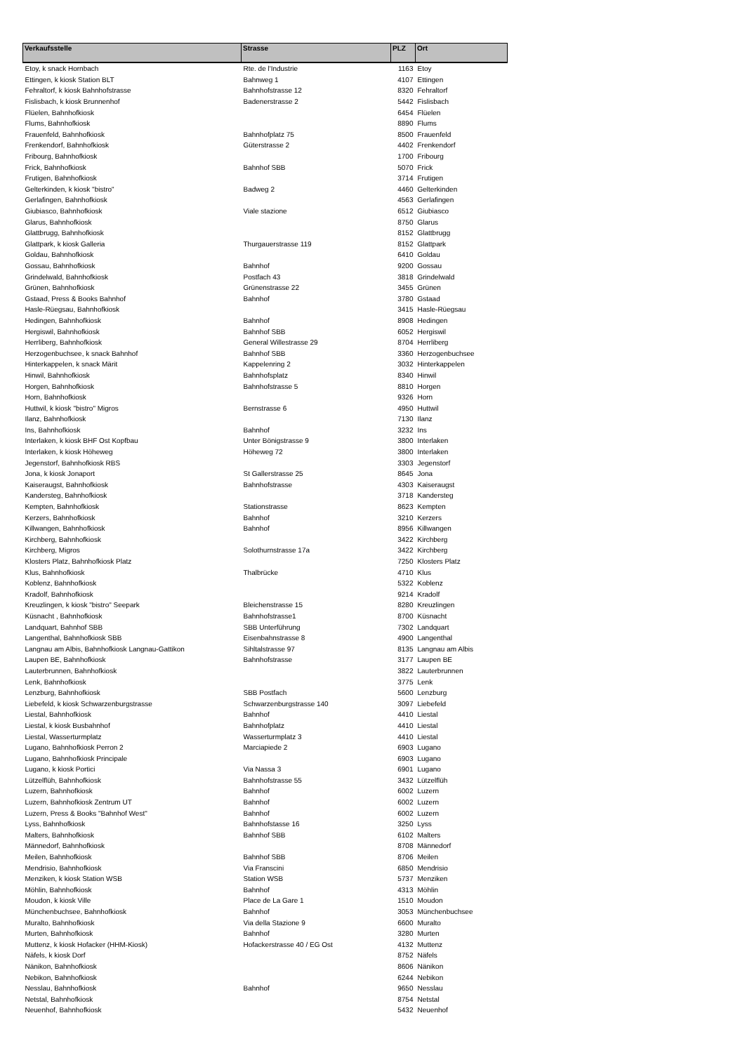| Verkaufsstelle | Strasse | PLZ | Ort |
| --- | --- | --- | --- |
| Etoy, k snack Hornbach | Rte. de l'Industrie | 1163 | Etoy |
| Ettingen, k kiosk Station BLT | Bahnweg 1 | 4107 | Ettingen |
| Fehraltorf, k kiosk Bahnhofstrasse | Bahnhofstrasse 12 | 8320 | Fehraltorf |
| Fislisbach, k kiosk Brunnenhof | Badenerstrasse 2 | 5442 | Fislisbach |
| Flüelen, Bahnhofkiosk | | 6454 | Flüelen |
| Flums, Bahnhofkiosk | | 8890 | Flums |
| Frauenfeld, Bahnhofkiosk | Bahnhofplatz 75 | 8500 | Frauenfeld |
| Frenkendorf, Bahnhofkiosk | Güterstrasse 2 | 4402 | Frenkendorf |
| Fribourg, Bahnhofkiosk | | 1700 | Fribourg |
| Frick, Bahnhofkiosk | Bahnhof SBB | 5070 | Frick |
| Frutigen, Bahnhofkiosk | | 3714 | Frutigen |
| Gelterkinden, k kiosk "bistro" | Badweg 2 | 4460 | Gelterkinden |
| Gerlafingen, Bahnhofkiosk | | 4563 | Gerlafingen |
| Giubiasco, Bahnhofkiosk | Viale stazione | 6512 | Giubiasco |
| Glarus, Bahnhofkiosk | | 8750 | Glarus |
| Glattbrugg, Bahnhofkiosk | | 8152 | Glattbrugg |
| Glattpark, k kiosk Galleria | Thurgauerstrasse 119 | 8152 | Glattpark |
| Goldau, Bahnhofkiosk | | 6410 | Goldau |
| Gossau, Bahnhofkiosk | Bahnhof | 9200 | Gossau |
| Grindelwald, Bahnhofkiosk | Postfach 43 | 3818 | Grindelwald |
| Grünen, Bahnhofkiosk | Grünenstrasse 22 | 3455 | Grünen |
| Gstaad, Press & Books Bahnhof | Bahnhof | 3780 | Gstaad |
| Hasle-Rüegsau, Bahnhofkiosk | | 3415 | Hasle-Rüegsau |
| Hedingen, Bahnhofkiosk | Bahnhof | 8908 | Hedingen |
| Hergiswil, Bahnhofkiosk | Bahnhof SBB | 6052 | Hergiswil |
| Herrliberg, Bahnhofkiosk | General Willestrasse 29 | 8704 | Herrliberg |
| Herzogenbuchsee, k snack Bahnhof | Bahnhof SBB | 3360 | Herzogenbuchsee |
| Hinterkappelen, k snack Märit | Kappelenring 2 | 3032 | Hinterkappelen |
| Hinwil, Bahnhofkiosk | Bahnhofsplatz | 8340 | Hinwil |
| Horgen, Bahnhofkiosk | Bahnhofstrasse 5 | 8810 | Horgen |
| Horn, Bahnhofkiosk | | 9326 | Horn |
| Huttwil, k kiosk "bistro" Migros | Bernstrasse 6 | 4950 | Huttwil |
| Ilanz, Bahnhofkiosk | | 7130 | Ilanz |
| Ins, Bahnhofkiosk | Bahnhof | 3232 | Ins |
| Interlaken, k kiosk BHF Ost Kopfbau | Unter Bönigstrasse 9 | 3800 | Interlaken |
| Interlaken, k kiosk Höheweg | Höheweg 72 | 3800 | Interlaken |
| Jegenstorf, Bahnhofkiosk RBS | | 3303 | Jegenstorf |
| Jona, k kiosk Jonaport | St Gallerstrasse 25 | 8645 | Jona |
| Kaiseraugst, Bahnhofkiosk | Bahnhofstrasse | 4303 | Kaiseraugst |
| Kandersteg, Bahnhofkiosk | | 3718 | Kandersteg |
| Kempten, Bahnhofkiosk | Stationstrasse | 8623 | Kempten |
| Kerzers, Bahnhofkiosk | Bahnhof | 3210 | Kerzers |
| Killwangen, Bahnhofkiosk | Bahnhof | 8956 | Killwangen |
| Kirchberg, Bahnhofkiosk | | 3422 | Kirchberg |
| Kirchberg, Migros | Solothurnstrasse 17a | 3422 | Kirchberg |
| Klosters Platz, Bahnhofkiosk Platz | | 7250 | Klosters Platz |
| Klus, Bahnhofkiosk | Thalbrücke | 4710 | Klus |
| Koblenz, Bahnhofkiosk | | 5322 | Koblenz |
| Kradolf, Bahnhofkiosk | | 9214 | Kradolf |
| Kreuzlingen, k kiosk "bistro" Seepark | Bleichenstrasse 15 | 8280 | Kreuzlingen |
| Küsnacht , Bahnhofkiosk | Bahnhofstrasse1 | 8700 | Küsnacht |
| Landquart, Bahnhof SBB | SBB Unterführung | 7302 | Landquart |
| Langenthal, Bahnhofkiosk SBB | Eisenbahnstrasse 8 | 4900 | Langenthal |
| Langnau am Albis, Bahnhofkiosk Langnau-Gattikon | Sihltalstrasse 97 | 8135 | Langnau am Albis |
| Laupen BE, Bahnhofkiosk | Bahnhofstrasse | 3177 | Laupen BE |
| Lauterbrunnen, Bahnhofkiosk | | 3822 | Lauterbrunnen |
| Lenk, Bahnhofkiosk | | 3775 | Lenk |
| Lenzburg, Bahnhofkiosk | SBB Postfach | 5600 | Lenzburg |
| Liebefeld, k kiosk Schwarzenburgstrasse | Schwarzenburgstrasse 140 | 3097 | Liebefeld |
| Liestal, Bahnhofkiosk | Bahnhof | 4410 | Liestal |
| Liestal, k kiosk Busbahnhof | Bahnhofplatz | 4410 | Liestal |
| Liestal, Wasserturmplatz | Wasserturmplatz 3 | 4410 | Liestal |
| Lugano, Bahnhofkiosk Perron 2 | Marciapiede 2 | 6903 | Lugano |
| Lugano, Bahnhofkiosk Principale | | 6903 | Lugano |
| Lugano, k kiosk Portici | Via Nassa 3 | 6901 | Lugano |
| Lützelflüh, Bahnhofkiosk | Bahnhofstrasse 55 | 3432 | Lützelflüh |
| Luzern, Bahnhofkiosk | Bahnhof | 6002 | Luzern |
| Luzern, Bahnhofkiosk Zentrum UT | Bahnhof | 6002 | Luzern |
| Luzern, Press & Books "Bahnhof West" | Bahnhof | 6002 | Luzern |
| Lyss, Bahnhofkiosk | Bahnhofstasse 16 | 3250 | Lyss |
| Malters, Bahnhofkiosk | Bahnhof SBB | 6102 | Malters |
| Männedorf, Bahnhofkiosk | | 8708 | Männedorf |
| Meilen, Bahnhofkiosk | Bahnhof SBB | 8706 | Meilen |
| Mendrisio, Bahnhofkiosk | Via Franscini | 6850 | Mendrisio |
| Menziken, k kiosk Station WSB | Station WSB | 5737 | Menziken |
| Möhlin, Bahnhofkiosk | Bahnhof | 4313 | Möhlin |
| Moudon, k kiosk Ville | Place de La Gare 1 | 1510 | Moudon |
| Münchenbuchsee, Bahnhofkiosk | Bahnhof | 3053 | Münchenbuchsee |
| Muralto, Bahnhofkiosk | Via della Stazione 9 | 6600 | Muralto |
| Murten, Bahnhofkiosk | Bahnhof | 3280 | Murten |
| Muttenz, k kiosk Hofacker (HHM-Kiosk) | Hofackerstrasse 40 / EG Ost | 4132 | Muttenz |
| Näfels, k kiosk Dorf | | 8752 | Näfels |
| Nänikon, Bahnhofkiosk | | 8606 | Nänikon |
| Nebikon, Bahnhofkiosk | | 6244 | Nebikon |
| Nesslau, Bahnhofkiosk | Bahnhof | 9650 | Nesslau |
| Netstal, Bahnhofkiosk | | 8754 | Netstal |
| Neuenhof, Bahnhofkiosk | | 5432 | Neuenhof |